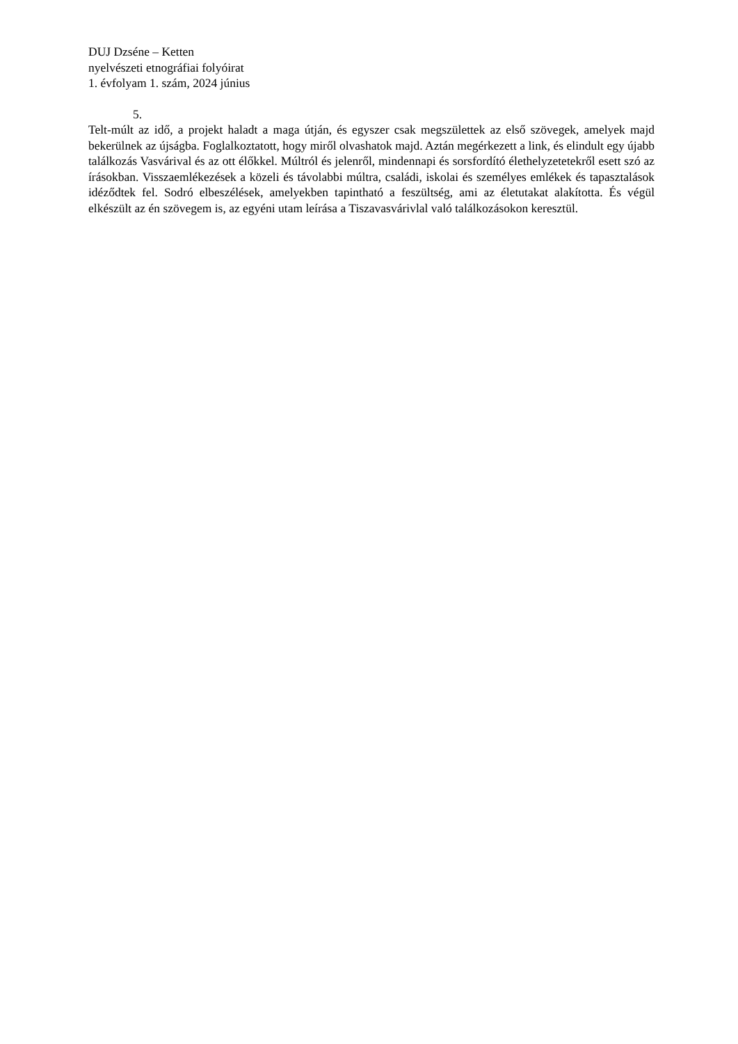DUJ Dzséne – Ketten
nyelvészeti etnográfiai folyóirat
1. évfolyam 1. szám, 2024 június
5.
Telt-múlt az idő, a projekt haladt a maga útján, és egyszer csak megszülettek az első szövegek, amelyek majd bekerülnek az újságba. Foglalkoztatott, hogy miről olvashatok majd. Aztán megérkezett a link, és elindult egy újabb találkozás Vasvárival és az ott élőkkel. Múltról és jelenről, mindennapi és sorsfordító élethelyzetetekről esett szó az írásokban. Visszaemlékezések a közeli és távolabbi múltra, családi, iskolai és személyes emlékek és tapasztalások idéződtek fel. Sodró elbeszélések, amelyekben tapintható a feszültség, ami az életutakat alakította. És végül elkészült az én szövegem is, az egyéni utam leírása a Tiszavasvárivlal való találkozásokon keresztül.